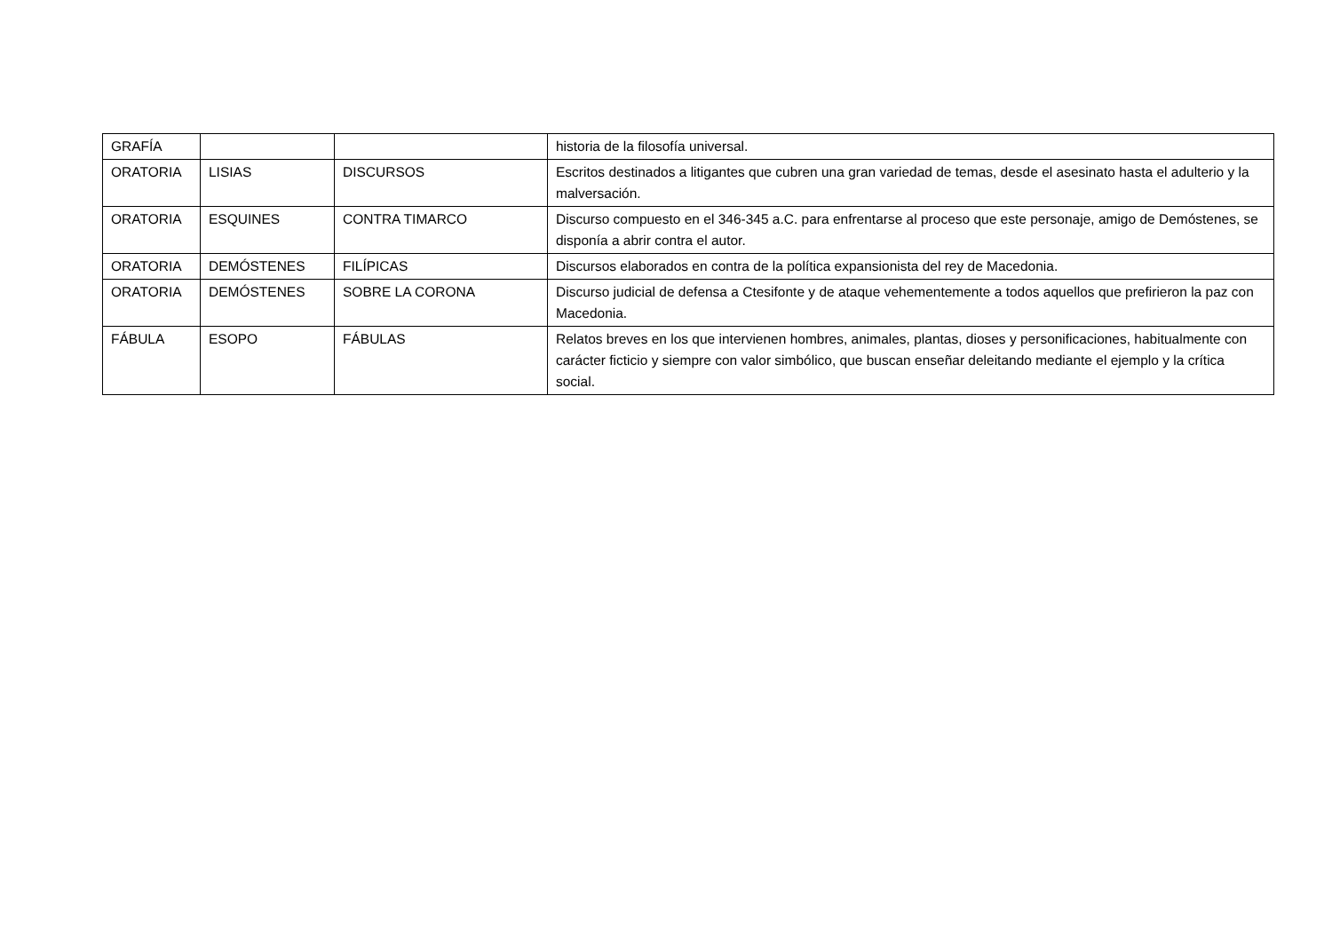| GRAFÍA | | | historia de la filosofía universal. |
| ORATORIA | LISIAS | DISCURSOS | Escritos destinados a litigantes que cubren una gran variedad de temas, desde el asesinato hasta el adulterio y la malversación. |
| ORATORIA | ESQUINES | CONTRA TIMARCO | Discurso compuesto en el 346-345 a.C. para enfrentarse al proceso que este personaje, amigo de Demóstenes, se disponía a abrir contra el autor. |
| ORATORIA | DEMÓSTENES | FILÍPICAS | Discursos elaborados en contra de la política expansionista del rey de Macedonia. |
| ORATORIA | DEMÓSTENES | SOBRE LA CORONA | Discurso judicial de defensa a Ctesifonte y de ataque vehementemente a todos aquellos que prefirieron la paz con Macedonia. |
| FÁBULA | ESOPO | FÁBULAS | Relatos breves en los que intervienen hombres, animales, plantas, dioses y personificaciones, habitualmente con carácter ficticio y siempre con valor simbólico, que buscan enseñar deleitando mediante el ejemplo y la crítica social. |